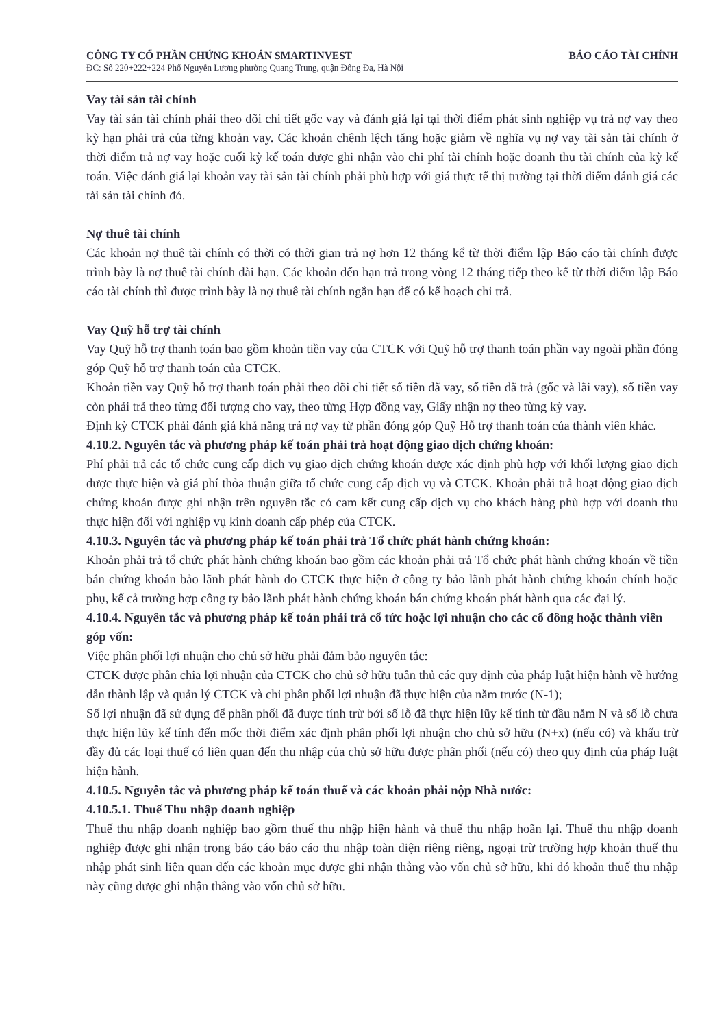CÔNG TY CỔ PHẦN CHỨNG KHOÁN SMARTINVEST BÁO CÁO TÀI CHÍNH
ĐC: Số 220+222+224 Phố Nguyễn Lương phường Quang Trung, quận Đống Đa, Hà Nội
Vay tài sản tài chính
Vay tài sản tài chính phải theo dõi chi tiết gốc vay và đánh giá lại tại thời điểm phát sinh nghiệp vụ trả nợ vay theo kỳ hạn phải trả của từng khoản vay. Các khoản chênh lệch tăng hoặc giảm về nghĩa vụ nợ vay tài sản tài chính ở thời điểm trả nợ vay hoặc cuối kỳ kế toán được ghi nhận vào chi phí tài chính hoặc doanh thu tài chính của kỳ kế toán. Việc đánh giá lại khoản vay tài sản tài chính phải phù hợp với giá thực tế thị trường tại thời điểm đánh giá các tài sản tài chính đó.
Nợ thuê tài chính
Các khoản nợ thuê tài chính có thời có thời gian trả nợ hơn 12 tháng kể từ thời điểm lập Báo cáo tài chính được trình bày là nợ thuê tài chính dài hạn. Các khoản đến hạn trả trong vòng 12 tháng tiếp theo kể từ thời điểm lập Báo cáo tài chính thì được trình bày là nợ thuê tài chính ngắn hạn để có kế hoạch chi trả.
Vay Quỹ hỗ trợ tài chính
Vay Quỹ hỗ trợ thanh toán bao gồm khoản tiền vay của CTCK với Quỹ hỗ trợ thanh toán phần vay ngoài phần đóng góp Quỹ hỗ trợ thanh toán của CTCK.
Khoản tiền vay Quỹ hỗ trợ thanh toán phải theo dõi chi tiết số tiền đã vay, số tiền đã trả (gốc và lãi vay), số tiền vay còn phải trả theo từng đối tượng cho vay, theo từng Hợp đồng vay, Giấy nhận nợ theo từng kỳ vay.
Định kỳ CTCK phải đánh giá khả năng trả nợ vay từ phần đóng góp Quỹ Hỗ trợ thanh toán của thành viên khác.
4.10.2. Nguyên tắc và phương pháp kế toán phải trả hoạt động giao dịch chứng khoán:
Phí phải trả các tổ chức cung cấp dịch vụ giao dịch chứng khoán được xác định phù hợp với khối lượng giao dịch được thực hiện và giá phí thỏa thuận giữa tổ chức cung cấp dịch vụ và CTCK. Khoản phải trả hoạt động giao dịch chứng khoán được ghi nhận trên nguyên tắc có cam kết cung cấp dịch vụ cho khách hàng phù hợp với doanh thu thực hiện đối với nghiệp vụ kinh doanh cấp phép của CTCK.
4.10.3. Nguyên tắc và phương pháp kế toán phải trả Tổ chức phát hành chứng khoán:
Khoản phải trả tổ chức phát hành chứng khoán bao gồm các khoản phải trả Tổ chức phát hành chứng khoán về tiền bán chứng khoán bảo lãnh phát hành do CTCK thực hiện ở công ty bảo lãnh phát hành chứng khoán chính hoặc phụ, kể cả trường hợp công ty bảo lãnh phát hành chứng khoán bán chứng khoán phát hành qua các đại lý.
4.10.4. Nguyên tắc và phương pháp kế toán phải trả cổ tức hoặc lợi nhuận cho các cổ đông hoặc thành viên góp vốn:
Việc phân phối lợi nhuận cho chủ sở hữu phải đảm bảo nguyên tắc:
CTCK được phân chia lợi nhuận của CTCK cho chủ sở hữu tuân thủ các quy định của pháp luật hiện hành về hướng dẫn thành lập và quản lý CTCK và chi phân phối lợi nhuận đã thực hiện của năm trước (N-1);
Số lợi nhuận đã sử dụng để phân phối đã được tính trừ bởi số lỗ đã thực hiện lũy kế tính từ đầu năm N và số lỗ chưa thực hiện lũy kế tính đến mốc thời điểm xác định phân phối lợi nhuận cho chủ sở hữu (N+x) (nếu có) và khấu trừ đầy đủ các loại thuế có liên quan đến thu nhập của chủ sở hữu được phân phối (nếu có) theo quy định của pháp luật hiện hành.
4.10.5. Nguyên tắc và phương pháp kế toán thuế và các khoản phải nộp Nhà nước:
4.10.5.1. Thuế Thu nhập doanh nghiệp
Thuế thu nhập doanh nghiệp bao gồm thuế thu nhập hiện hành và thuế thu nhập hoãn lại. Thuế thu nhập doanh nghiệp được ghi nhận trong báo cáo báo cáo thu nhập toàn diện riêng riêng, ngoại trừ trường hợp khoản thuế thu nhập phát sinh liên quan đến các khoản mục được ghi nhận thẳng vào vốn chủ sở hữu, khi đó khoản thuế thu nhập này cũng được ghi nhận thẳng vào vốn chủ sở hữu.